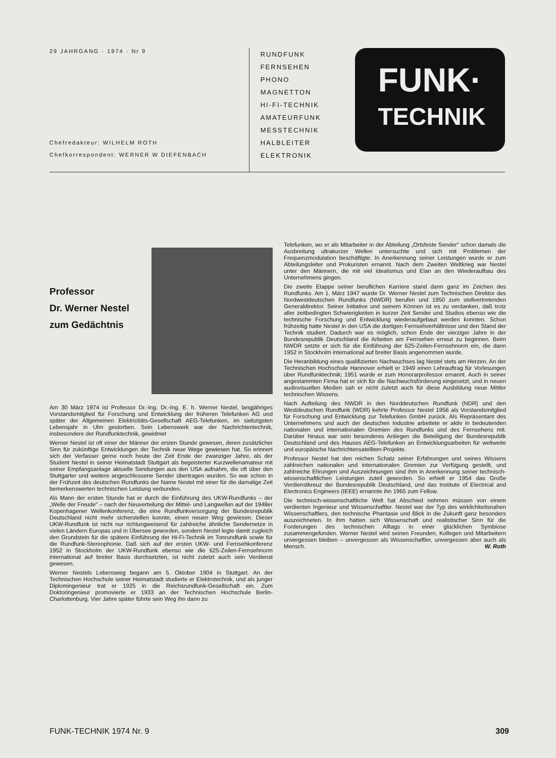29 JAHRGANG · 1974 · Nr 9
Chefredakteur: WILHELM ROTH
Chefkorrespondent: WERNER W DIEFENBACH
RUNDFUNK
FERNSEHEN
PHONO
MAGNETTON
HI-FI-TECHNIK
AMATEURFUNK
MESSTECHNIK
HALBLEITER
ELEKTRONIK
FUNK·
TECHNIK
Professor
Dr. Werner Nestel
zum Gedächtnis
Am 30 März 1974 ist Professor Dr.-Ing. Dr.-Ing. E. h. Werner Nestel, langjähriges Vorstandsmitglied für Forschung und Entwicklung der früheren Telefunken AG und später der Allgemeinen Elektricitäts-Gesellschaft AEG-Telefunken, im siebzigsten Lebensjahr in Ulm gestorben. Sein Lebenswerk war der Nachrichtentechnik, insbesondere der Rundfunktechnik, gewidmet
Werner Nestel ist oft einer der Männer der ersten Stunde gewesen, deren zusätzlicher Sinn für zukünftige Entwicklungen der Technik neue Wege gewiesen hat. So erinnert sich der Verfasser gerne noch heute der Zeit Ende der zwanziger Jahre, als der Student Nestel in seiner Heimatstadt Stuttgart als begeisterter Kurzwellenamateur mit seiner Empfangsanlage aktuelle Sendungen aus den USA aufnahm, die oft über den Stuttgarter und weitere angeschlossene Sender übertragen wurden. So war schon in der Frühzeit des deutschen Rundfunks der Name Nestel mit einer für die damalige Zeit bemerkenswerten technischen Leistung verbunden.
Als Mann der ersten Stunde hat er durch die Einführung des UKW-Rundfunks – der „Welle der Freude" – nach der Neuverteilung der Mittel- und Langwellen auf der 1948er Kopenhagener Wellenkonferenz, die eine Rundfunkversorgung der Bundesrepublik Deutschland nicht mehr sicherstellen konnte, einen neuen Weg gewiesen. Dieser UKW-Rundfunk ist nicht nur richtungweisend für zahlreiche ähnliche Sendernetze in vielen Ländern Europas und in Übersee geworden, sondern Nestel legte damit zugleich den Grundstein für die spätere Einführung der Hi-Fi-Technik im Tonrundfunk sowie für die Rundfunk-Stereophonie. Daß sich auf der ersten UKW- und Fernsehkonferenz 1952 in Stockholm der UKW-Rundfunk ebenso wie die 625-Zeilen-Fernsehnorm international auf breiter Basis durchsetzten, ist nicht zuletzt auch sein Verdienst gewesen.
Werner Nestels Lebensweg begann am 5. Oktober 1904 in Stuttgart. An der Technischen Hochschule seiner Heimatstadt studierte er Elektrotechnik, und als junger Diplomingenieur trat er 1925 in die Reichsrundfunk-Gesellschaft ein. Zum Doktoringenieur promovierte er 1933 an der Technischen Hochschule Berlin-Charlottenburg. Vier Jahre später führte sein Weg ihn dann zu
Telefunken, wo er als Mitarbeiter in der Abteilung „Ortsfeste Sender" schon damals die Ausbreitung ultrakurzer Wellen untersuchte und sich mit Problemen der Frequenzmodulation beschäftigte. In Anerkennung seiner Leistungen wurde er zum Abteilungsleiter und Prokuristen ernannt. Nach dem Zweiten Weltkrieg war Nestel unter den Männern, die mit viel Idealismus und Elan an den Wiederaufbau des Unternehmens gingen.
Die zweite Etappe seiner beruflichen Karriere stand dann ganz im Zeichen des Rundfunks. Am 1. März 1947 wurde Dr. Werner Nestel zum Technischen Direktor des Nordwestdeutschen Rundfunks (NWDR) berufen und 1950 zum stellvertretenden Generaldirektor. Seiner Initiative und seinem Können ist es zu verdanken, daß trotz aller zeitbedingten Schwierigkeiten in kurzer Zeit Sender und Studios ebenso wie die technische Forschung und Entwicklung wiederaufgebaut werden konnten. Schon frühzeitig hatte Nestel in den USA die dortigen Fernsehverhältnisse und den Stand der Technik studiert. Dadurch war es möglich, schon Ende der vierziger Jahre in der Bundesrepublik Deutschland die Arbeiten am Fernsehen erneut zu beginnen. Beim NWDR setzte er sich für die Einführung der 625-Zeilen-Fernsehnorm ein, die dann 1952 in Stockholm international auf breiter Basis angenommen wurde.
Die Heranbildung eines qualifizierten Nachwuchses lag Nestel stets am Herzen. An der Technischen Hochschule Hannover erhielt er 1949 einen Lehrauftrag für Vorlesungen über Rundfunktechnik; 1951 wurde er zum Honorarprofessor ernannt. Auch in seiner angestammten Firma hat er sich für die Nachwuchsförderung eingesetzt, und in neuen audiovisuellen Medien sah er nicht zuletzt auch für diese Ausbildung neue Mittler technischen Wissens.
Nach Aufteilung des NWDR in den Norddeutschen Rundfunk (NDR) und den Westdeutschen Rundfunk (WDR) kehrte Professor Nestel 1956 als Vorstandsmitglied für Forschung und Entwicklung zur Telefunken GmbH zurück. Als Repräsentant des Unternehmens und auch der deutschen Industrie arbeitete er aktiv in bedeutenden nationalen und internationalen Gremien des Rundfunks und des Fernsehens mit. Darüber hinaus war sein besonderes Anliegen die Beteiligung der Bundesrepublik Deutschland und des Hauses AEG-Telefunken an Entwicklungsarbeiten für weltweite und europäische Nachrichtensatelliten-Projekte.
Professor Nestel hat den reichen Schatz seiner Erfahrungen und seines Wissens zahlreichen nationalen und internationalen Gremien zur Verfügung gestellt, und zahlreiche Ehrungen und Auszeichnungen sind ihm in Anerkennung seiner technisch-wissenschaftlichen Leistungen zuteil geworden. So erhielt er 1954 das Große Verdienstkreuz der Bundesrepublik Deutschland, und das Institute of Electrical and Electronics Engineers (IEEE) ernannte ihn 1965 zum Fellow.
Die technisch-wissenschaftliche Welt hat Abschied nehmen müssen von einem verdienten Ingenieur und Wissenschaftler. Nestel war der Typ des wirklichkeitsnahen Wissenschaftlers, den technische Phantasie und Blick in die Zukunft ganz besonders auszeichneten. In ihm hatten sich Wissenschaft und realistischer Sinn für die Forderungen des technischen Alltags in einer glücklichen Symbiose zusammengefunden. Werner Nestel wird seinen Freunden, Kollegen und Mitarbeitern unvergessen bleiben – unvergessen als Wissenschaftler, unvergessen aber auch als Mensch. W. Roth
FUNK-TECHNIK 1974 Nr. 9 309